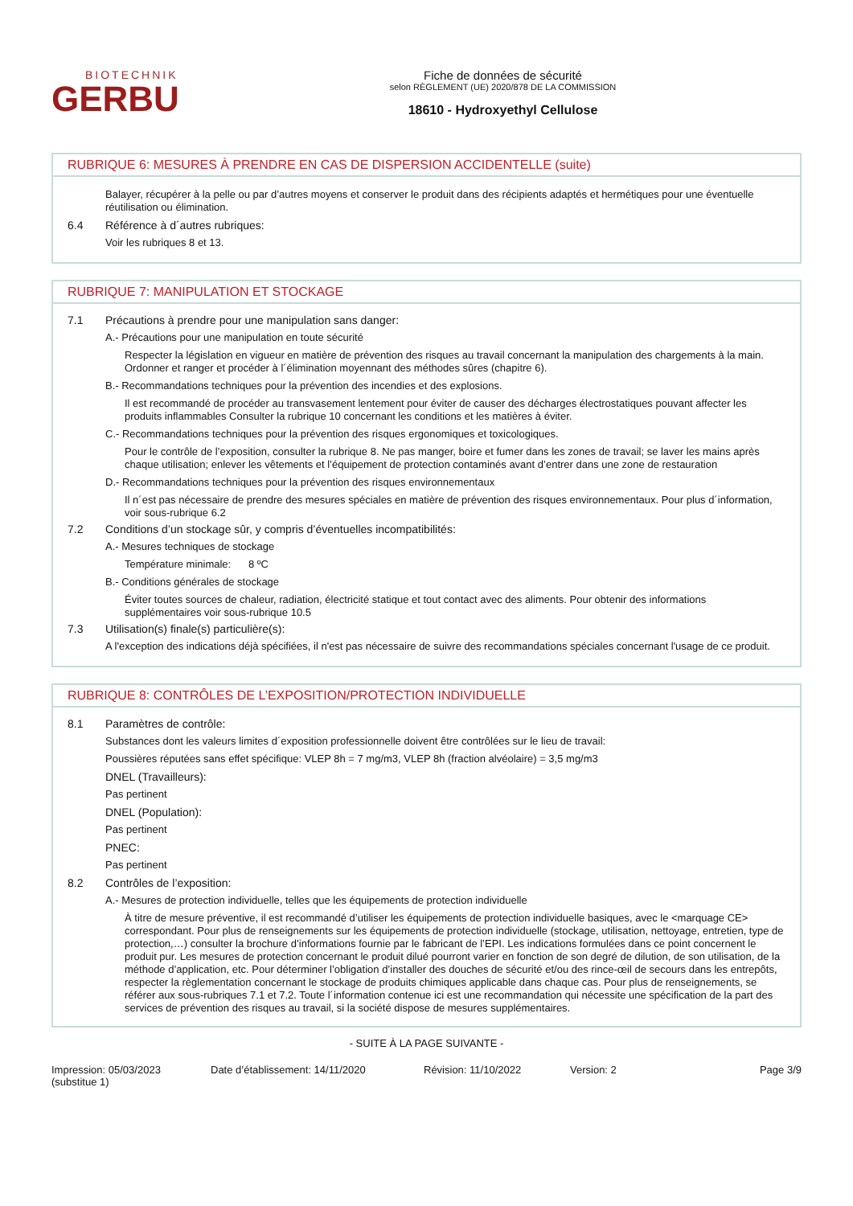BIOTECHNIK
GERBU
Fiche de données de sécurité
selon RÈGLEMENT (UE) 2020/878 DE LA COMMISSION
18610 - Hydroxyethyl Cellulose
RUBRIQUE 6: MESURES À PRENDRE EN CAS DE DISPERSION ACCIDENTELLE (suite)
Balayer, récupérer à la pelle ou par d’autres moyens et conserver le produit dans des récipients adaptés et hermétiques pour une éventuelle réutilisation ou élimination.
6.4 Référence à d´autres rubriques:
Voir les rubriques 8 et 13.
RUBRIQUE 7: MANIPULATION ET STOCKAGE
7.1 Précautions à prendre pour une manipulation sans danger:
A.- Précautions pour une manipulation en toute sécurité
Respecter la législation en vigueur en matière de prévention des risques au travail concernant la manipulation des chargements à la main. Ordonner et ranger et procéder à l´élimination moyennant des méthodes sûres (chapitre 6).
B.- Recommandations techniques pour la prévention des incendies et des explosions.
Il est recommandé de procéder au transvasement lentement pour éviter de causer des décharges électrostatiques pouvant affecter les produits inflammables Consulter la rubrique 10 concernant les conditions et les matières à éviter.
C.- Recommandations techniques pour la prévention des risques ergonomiques et toxicologiques.
Pour le contrôle de l’exposition, consulter la rubrique 8. Ne pas manger, boire et fumer dans les zones de travail; se laver les mains après chaque utilisation; enlever les vêtements et l’équipement de protection contaminés avant d’entrer dans une zone de restauration
D.- Recommandations techniques pour la prévention des risques environnementaux
Il n´est pas nécessaire de prendre des mesures spéciales en matière de prévention des risques environnementaux. Pour plus d´information, voir sous-rubrique 6.2
7.2 Conditions d’un stockage sûr, y compris d’éventuelles incompatibilités:
A.- Mesures techniques de stockage
Température minimale: 8 ºC
B.- Conditions générales de stockage
Éviter toutes sources de chaleur, radiation, électricité statique et tout contact avec des aliments. Pour obtenir des informations supplémentaires voir sous-rubrique 10.5
7.3 Utilisation(s) finale(s) particulière(s):
A l'exception des indications déjà spécifiées, il n'est pas nécessaire de suivre des recommandations spéciales concernant l'usage de ce produit.
RUBRIQUE 8: CONTRÔLES DE L’EXPOSITION/PROTECTION INDIVIDUELLE
8.1 Paramètres de contrôle:
Substances dont les valeurs limites d´exposition professionnelle doivent être contrôlées sur le lieu de travail:
Poussières réputées sans effet spécifique: VLEP 8h = 7 mg/m3, VLEP 8h (fraction alvéolaire) = 3,5 mg/m3
DNEL (Travailleurs):
Pas pertinent
DNEL (Population):
Pas pertinent
PNEC:
Pas pertinent
8.2 Contrôles de l’exposition:
A.- Mesures de protection individuelle, telles que les équipements de protection individuelle
À titre de mesure préventive, il est recommandé d’utiliser les équipements de protection individuelle basiques, avec le <marquage CE> correspondant. Pour plus de renseignements sur les équipements de protection individuelle (stockage, utilisation, nettoyage, entretien, type de protection,…) consulter la brochure d’informations fournie par le fabricant de l’EPI. Les indications formulées dans ce point concernent le produit pur. Les mesures de protection concernant le produit dilué pourront varier en fonction de son degré de dilution, de son utilisation, de la méthode d’application, etc. Pour déterminer l’obligation d’installer des douches de sécurité et/ou des rince-œil de secours dans les entrepôts, respecter la règlementation concernant le stockage de produits chimiques applicable dans chaque cas. Pour plus de renseignements, se référer aux sous-rubriques 7.1 et 7.2. Toute l´information contenue ici est une recommandation qui nécessite une spécification de la part des services de prévention des risques au travail, si la société dispose de mesures supplémentaires.
- SUITE À LA PAGE SUIVANTE -
Impression: 05/03/2023
(substitue 1)
Date d’établissement: 14/11/2020 Révision: 11/10/2022 Version: 2 Page 3/9